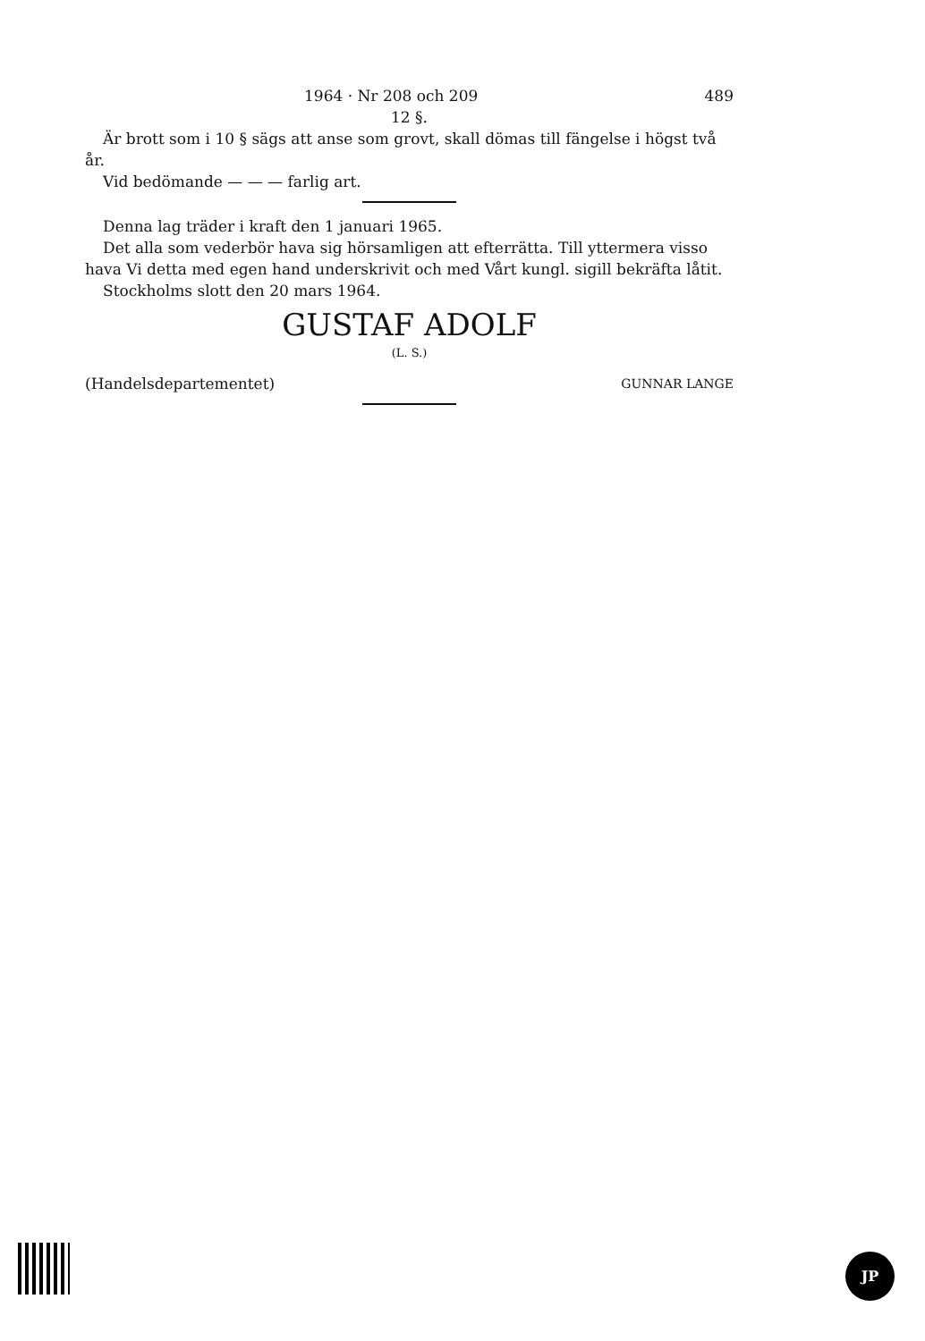1964 · Nr 208 och 209 489
12 §.
Är brott som i 10 § sägs att anse som grovt, skall dömas till fängelse i högst två år.
Vid bedömande — — — farlig art.
Denna lag träder i kraft den 1 januari 1965.
Det alla som vederbör hava sig hörsamligen att efterrätta. Till yttermera visso hava Vi detta med egen hand underskrivit och med Vårt kungl. sigill bekräfta låtit.
Stockholms slott den 20 mars 1964.
GUSTAF ADOLF
(L. S.)
(Handelsdepartementet) GUNNAR LANGE
JP